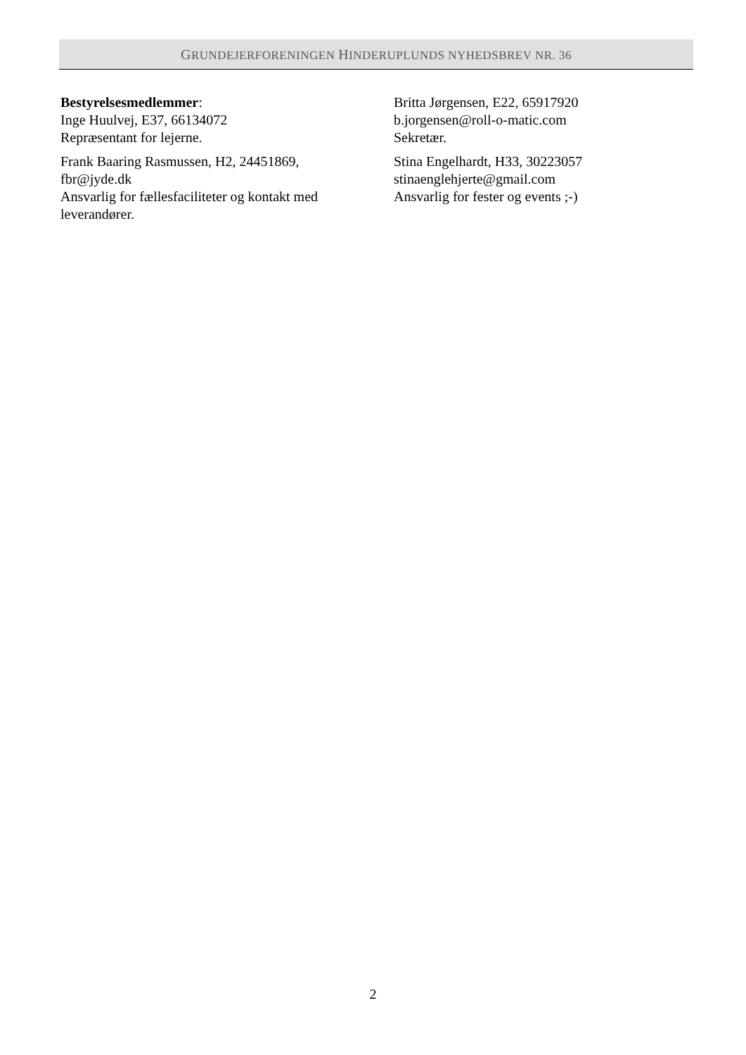GRUNDEJERFORENINGEN HINDERUPLUNDS NYHEDSBREV NR. 36
Bestyrelsesmedlemmer:
Inge Huulvej, E37, 66134072
Repræsentant for lejerne.
Frank Baaring Rasmussen, H2, 24451869,
fbr@jyde.dk
Ansvarlig for fællesfaciliteter og kontakt med leverandører.
Britta Jørgensen, E22, 65917920
b.jorgensen@roll-o-matic.com
Sekretær.
Stina Engelhardt, H33, 30223057
stinaenglehjerte@gmail.com
Ansvarlig for fester og events ;-)
2